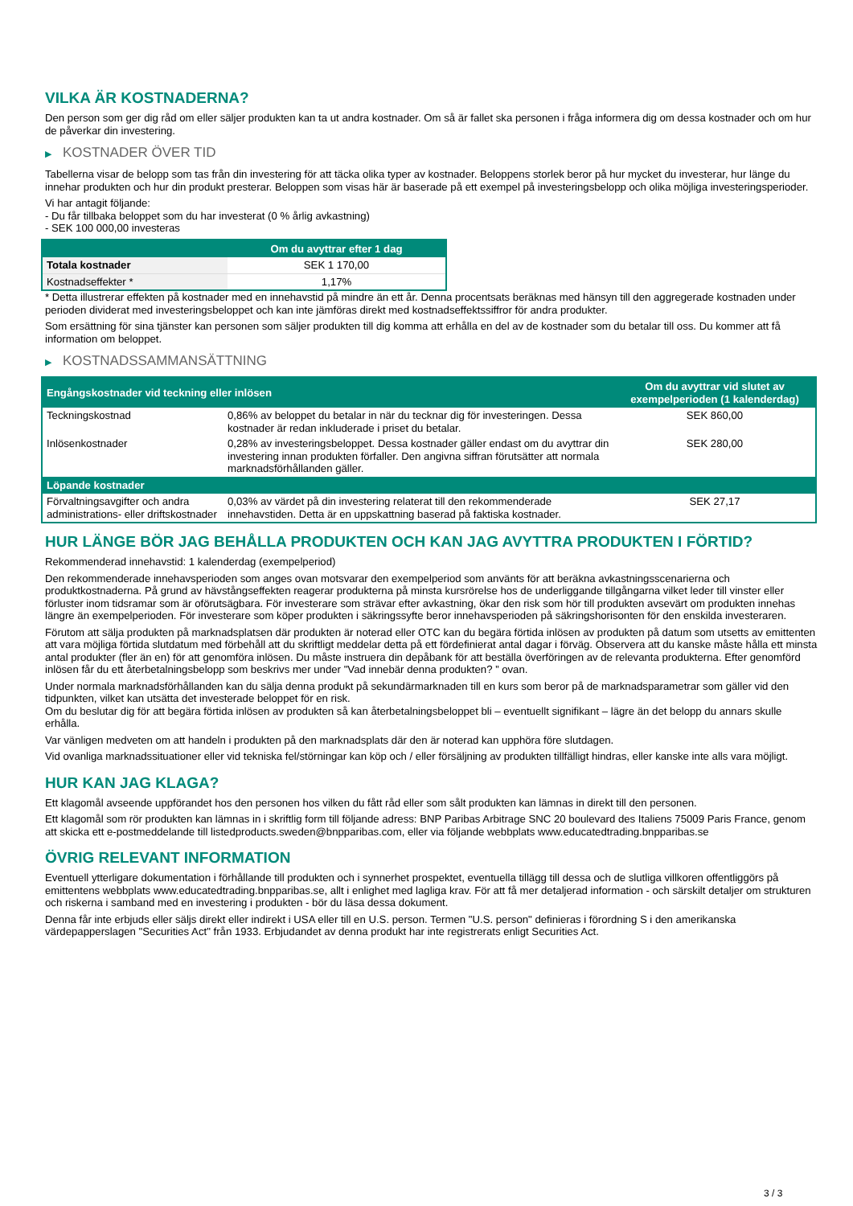VILKA ÄR KOSTNADERNA?
Den person som ger dig råd om eller säljer produkten kan ta ut andra kostnader. Om så är fallet ska personen i fråga informera dig om dessa kostnader och om hur de påverkar din investering.
▶ KOSTNADER ÖVER TID
Tabellerna visar de belopp som tas från din investering för att täcka olika typer av kostnader. Beloppens storlek beror på hur mycket du investerar, hur länge du innehar produkten och hur din produkt presterar. Beloppen som visas här är baserade på ett exempel på investeringsbelopp och olika möjliga investeringsperioder.
Vi har antagit följande:
- Du får tillbaka beloppet som du har investerat (0 % årlig avkastning)
- SEK 100 000,00 investeras
| | Om du avyttrar efter 1 dag |
| --- | --- |
| Totala kostnader | SEK 1 170,00 |
| Kostnadseffekter * | 1,17% |
* Detta illustrerar effekten på kostnader med en innehavstid på mindre än ett år. Denna procentsats beräknas med hänsyn till den aggregerade kostnaden under perioden dividerat med investeringsbeloppet och kan inte jämföras direkt med kostnadseffektssiffror för andra produkter.
Som ersättning för sina tjänster kan personen som säljer produkten till dig komma att erhålla en del av de kostnader som du betalar till oss. Du kommer att få information om beloppet.
▶ KOSTNADSSAMMANSÄTTNING
| Engångskostnader vid teckning eller inlösen | | Om du avyttrar vid slutet av exempelperioden (1 kalenderdag) |
| --- | --- | --- |
| Teckningskostnad | 0,86% av beloppet du betalar in när du tecknar dig för investeringen. Dessa kostnader är redan inkluderade i priset du betalar. | SEK 860,00 |
| Inlösenkostnader | 0,28% av investeringsbeloppet. Dessa kostnader gäller endast om du avyttrar din investering innan produkten förfaller. Den angivna siffran förutsätter att normala marknadsförhållanden gäller. | SEK 280,00 |
| Löpande kostnader | | |
| Förvaltningsavgifter och andra administrations- eller driftskostnader | 0,03% av värdet på din investering relaterat till den rekommenderade innehavstiden. Detta är en uppskattning baserad på faktiska kostnader. | SEK 27,17 |
HUR LÄNGE BÖR JAG BEHÅLLA PRODUKTEN OCH KAN JAG AVYTTRA PRODUKTEN I FÖRTID?
Rekommenderad innehavstid: 1 kalenderdag (exempelperiod)
Den rekommenderade innehavsperioden som anges ovan motsvarar den exempelperiod som använts för att beräkna avkastningsscenarierna och produktkostnaderna. På grund av hävstångseffekten reagerar produkterna på minsta kursrörelse hos de underliggande tillgångarna vilket leder till vinster eller förluster inom tidsramar som är oförutsägbara. För investerare som strävar efter avkastning, ökar den risk som hör till produkten avsevärt om produkten innehas längre än exempelperioden. För investerare som köper produkten i säkringssyfte beror innehavsperioden på säkringshorisonten för den enskilda investeraren.
Förutom att sälja produkten på marknadsplatsen där produkten är noterad eller OTC kan du begära förtida inlösen av produkten på datum som utsetts av emittenten att vara möjliga förtida slutdatum med förbehåll att du skriftligt meddelar detta på ett fördefinierat antal dagar i förväg. Observera att du kanske måste hålla ett minsta antal produkter (fler än en) för att genomföra inlösen. Du måste instruera din depåbank för att beställa överföringen av de relevanta produkterna. Efter genomförd inlösen får du ett återbetalningsbelopp som beskrivs mer under "Vad innebär denna produkten? ” ovan.
Under normala marknadsförhållanden kan du sälja denna produkt på sekundärmarknaden till en kurs som beror på de marknadsparametrar som gäller vid den tidpunkten, vilket kan utsätta det investerade beloppet för en risk.
Om du beslutar dig för att begära förtida inlösen av produkten så kan återbetalningsbeloppet bli – eventuellt signifikant – lägre än det belopp du annars skulle erhålla.
Var vänligen medveten om att handeln i produkten på den marknadsplats där den är noterad kan upphöra före slutdagen.
Vid ovanliga marknadssituationer eller vid tekniska fel/störningar kan köp och / eller försäljning av produkten tillfälligt hindras, eller kanske inte alls vara möjligt.
HUR KAN JAG KLAGA?
Ett klagomål avseende uppförandet hos den personen hos vilken du fått råd eller som sålt produkten kan lämnas in direkt till den personen.
Ett klagomål som rör produkten kan lämnas in i skriftlig form till följande adress: BNP Paribas Arbitrage SNC 20 boulevard des Italiens 75009 Paris France, genom att skicka ett e-postmeddelande till listedproducts.sweden@bnpparibas.com, eller via följande webbplats www.educatedtrading.bnpparibas.se
ÖVRIG RELEVANT INFORMATION
Eventuell ytterligare dokumentation i förhållande till produkten och i synnerhet prospektet, eventuella tillägg till dessa och de slutliga villkoren offentliggörs på emittentens webbplats www.educatedtrading.bnpparibas.se, allt i enlighet med lagliga krav. För att få mer detaljerad information - och särskilt detaljer om strukturen och riskerna i samband med en investering i produkten - bör du läsa dessa dokument.
Denna får inte erbjuds eller säljs direkt eller indirekt i USA eller till en U.S. person. Termen "U.S. person" definieras i förordning S i den amerikanska värdepapperslagen "Securities Act" från 1933. Erbjudandet av denna produkt har inte registrerats enligt Securities Act.
3 / 3